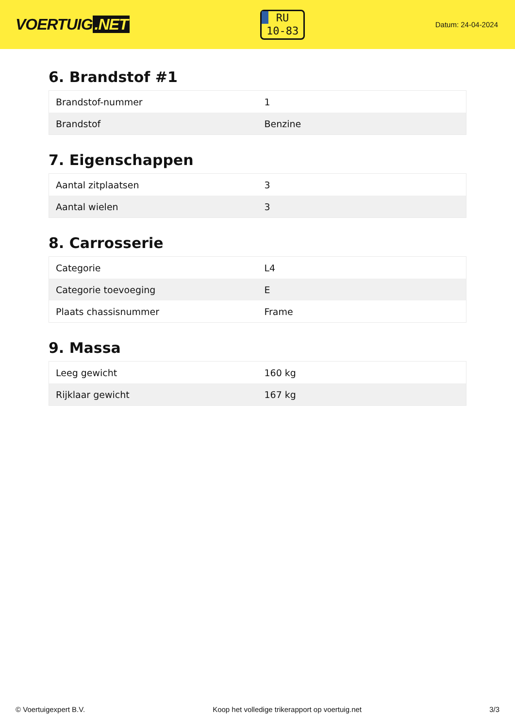VOERTUIG.NET
RU
10-83
Datum: 24-04-2024
6. Brandstof #1
| Brandstof-nummer | 1 |
| Brandstof | Benzine |
7. Eigenschappen
| Aantal zitplaatsen | 3 |
| Aantal wielen | 3 |
8. Carrosserie
| Categorie | L4 |
| Categorie toevoeging | E |
| Plaats chassisnummer | Frame |
9. Massa
| Leeg gewicht | 160 kg |
| Rijklaar gewicht | 167 kg |
© Voertuigexpert B.V. Koop het volledige trikerapport op voertuig.net 3/3